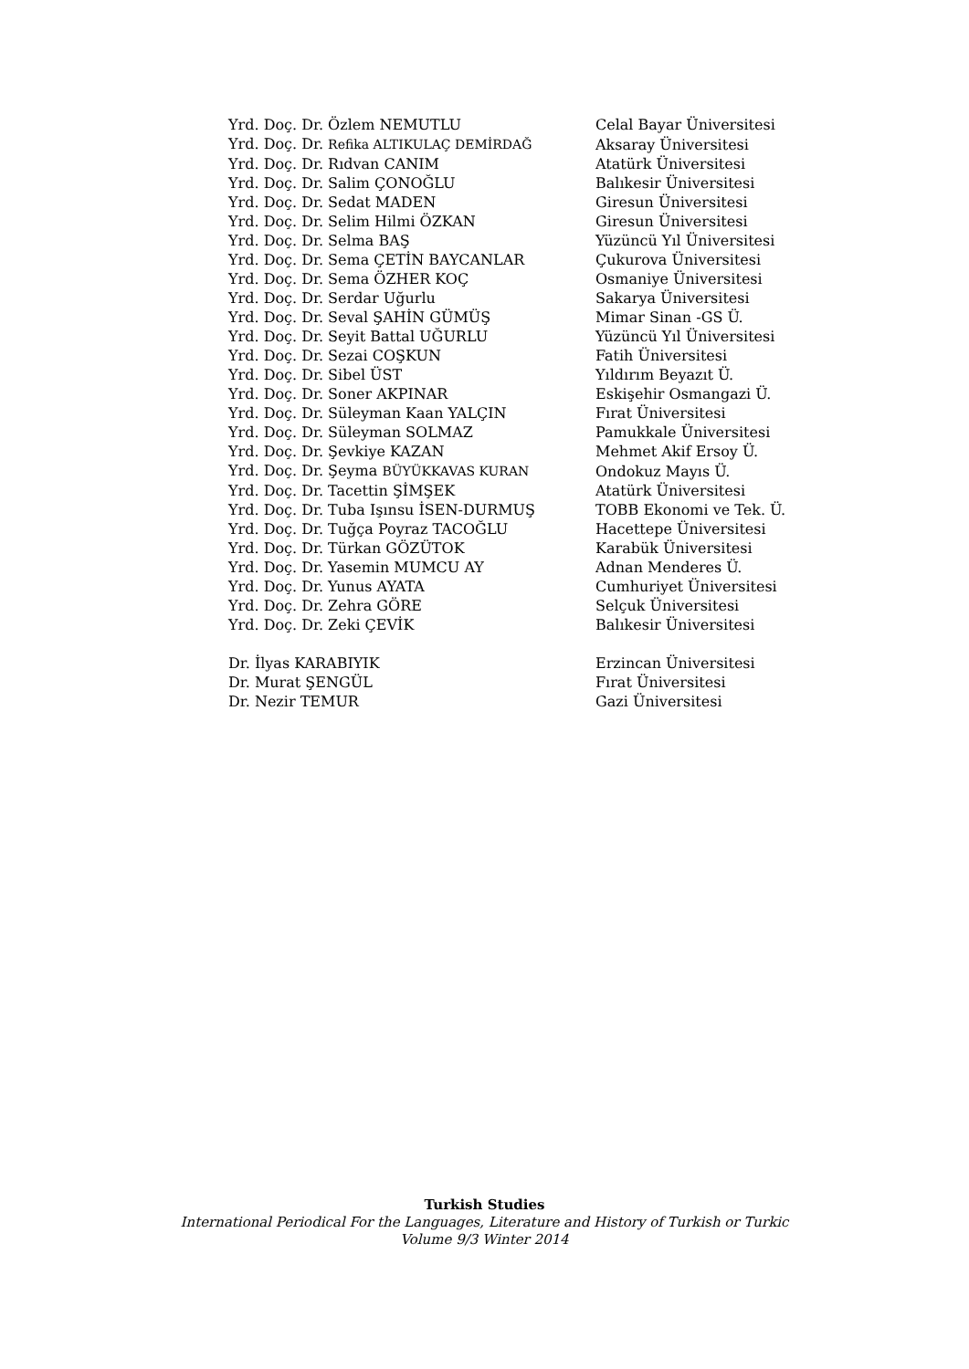| Yrd. Doç. Dr. Özlem NEMUTLU | Celal Bayar Üniversitesi |
| Yrd. Doç. Dr. Refika ALTIKULAÇ DEMİRDAĞ | Aksaray Üniversitesi |
| Yrd. Doç. Dr. Rıdvan CANIM | Atatürk Üniversitesi |
| Yrd. Doç. Dr. Salim ÇONOĞLU | Balıkesir Üniversitesi |
| Yrd. Doç. Dr. Sedat MADEN | Giresun Üniversitesi |
| Yrd. Doç. Dr. Selim Hilmi ÖZKAN | Giresun Üniversitesi |
| Yrd. Doç. Dr. Selma BAŞ | Yüzüncü Yıl Üniversitesi |
| Yrd. Doç. Dr. Sema ÇETİN BAYCANLAR | Çukurova Üniversitesi |
| Yrd. Doç. Dr. Sema ÖZHER KOÇ | Osmaniye Üniversitesi |
| Yrd. Doç. Dr. Serdar Uğurlu | Sakarya Üniversitesi |
| Yrd. Doç. Dr. Seval ŞAHİN GÜMÜŞ | Mimar Sinan -GS Ü. |
| Yrd. Doç. Dr. Seyit Battal UĞURLU | Yüzüncü Yıl Üniversitesi |
| Yrd. Doç. Dr. Sezai COŞKUN | Fatih Üniversitesi |
| Yrd. Doç. Dr. Sibel ÜST | Yıldırım Beyazıt Ü. |
| Yrd. Doç. Dr. Soner AKPINAR | Eskişehir Osmangazi Ü. |
| Yrd. Doç. Dr. Süleyman Kaan YALÇIN | Fırat Üniversitesi |
| Yrd. Doç. Dr. Süleyman SOLMAZ | Pamukkale Üniversitesi |
| Yrd. Doç. Dr. Şevkiye KAZAN | Mehmet Akif Ersoy Ü. |
| Yrd. Doç. Dr. Şeyma BÜYÜKKAVAS KURAN | Ondokuz Mayıs Ü. |
| Yrd. Doç. Dr. Tacettin ŞİMŞEK | Atatürk Üniversitesi |
| Yrd. Doç. Dr. Tuba Işınsu İSEN-DURMUŞ | TOBB Ekonomi ve Tek. Ü. |
| Yrd. Doç. Dr. Tuğça Poyraz TACOĞLU | Hacettepe Üniversitesi |
| Yrd. Doç. Dr. Türkan GÖZÜTOK | Karabük Üniversitesi |
| Yrd. Doç. Dr. Yasemin MUMCU AY | Adnan Menderes Ü. |
| Yrd. Doç. Dr. Yunus AYATA | Cumhuriyet Üniversitesi |
| Yrd. Doç. Dr. Zehra GÖRE | Selçuk Üniversitesi |
| Yrd. Doç. Dr. Zeki ÇEVİK | Balıkesir Üniversitesi |
| Dr. İlyas KARABIYIK | Erzincan Üniversitesi |
| Dr. Murat ŞENGÜL | Fırat Üniversitesi |
| Dr. Nezir TEMUR | Gazi Üniversitesi |
Turkish Studies
International Periodical For the Languages, Literature and History of Turkish or Turkic
Volume 9/3 Winter 2014